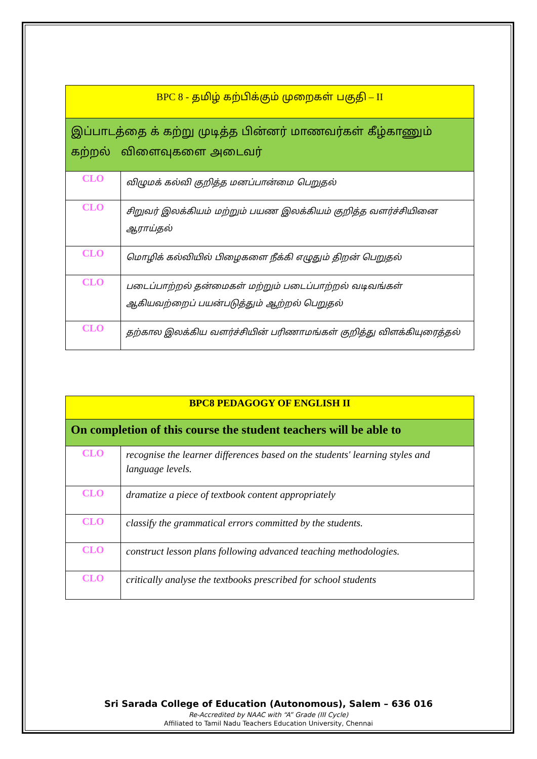| BPC 8 - தமிழ் கற்பிக்கும் முறைகள் பகுதி – II | |
| --- | --- |
| இப்பாடத்தை க் கற்று முடித்த பின்னர் மாணவர்கள் கீழ்காணும் கற்றல் விளைவுகளை அடைவர் | |
| CLO | விழுமக் கல்வி குறித்த மனப்பான்மை பெறுதல் |
| CLO | சிறுவர் இலக்கியம் மற்றும் பயண இலக்கியம் குறித்த வளர்ச்சியினை ஆராய்தல் |
| CLO | மொழிக் கல்வியில் பிழைகளை நீக்கி எழுதும் திறன் பெறுதல் |
| CLO | படைப்பாற்றல் தன்மைகள் மற்றும் படைப்பாற்றல் வடிவங்கள் ஆகியவற்றைப் பயன்படுத்தும் ஆற்றல் பெறுதல் |
| CLO | தற்கால இலக்கிய வளர்ச்சியின் பரிணாமங்கள் குறித்து விளக்கியுரைத்தல் |
| BPC8 PEDAGOGY OF ENGLISH II | |
| --- | --- |
| On completion of this course the student teachers will be able to | |
| CLO | recognise the learner differences based on the students' learning styles and language levels. |
| CLO | dramatize a piece of textbook content appropriately |
| CLO | classify the grammatical errors committed by the students. |
| CLO | construct lesson plans following advanced teaching methodologies. |
| CLO | critically analyse the textbooks prescribed for school students |
Sri Sarada College of Education (Autonomous), Salem – 636 016
Re-Accredited by NAAC with “A” Grade (III Cycle)
Affiliated to Tamil Nadu Teachers Education University, Chennai